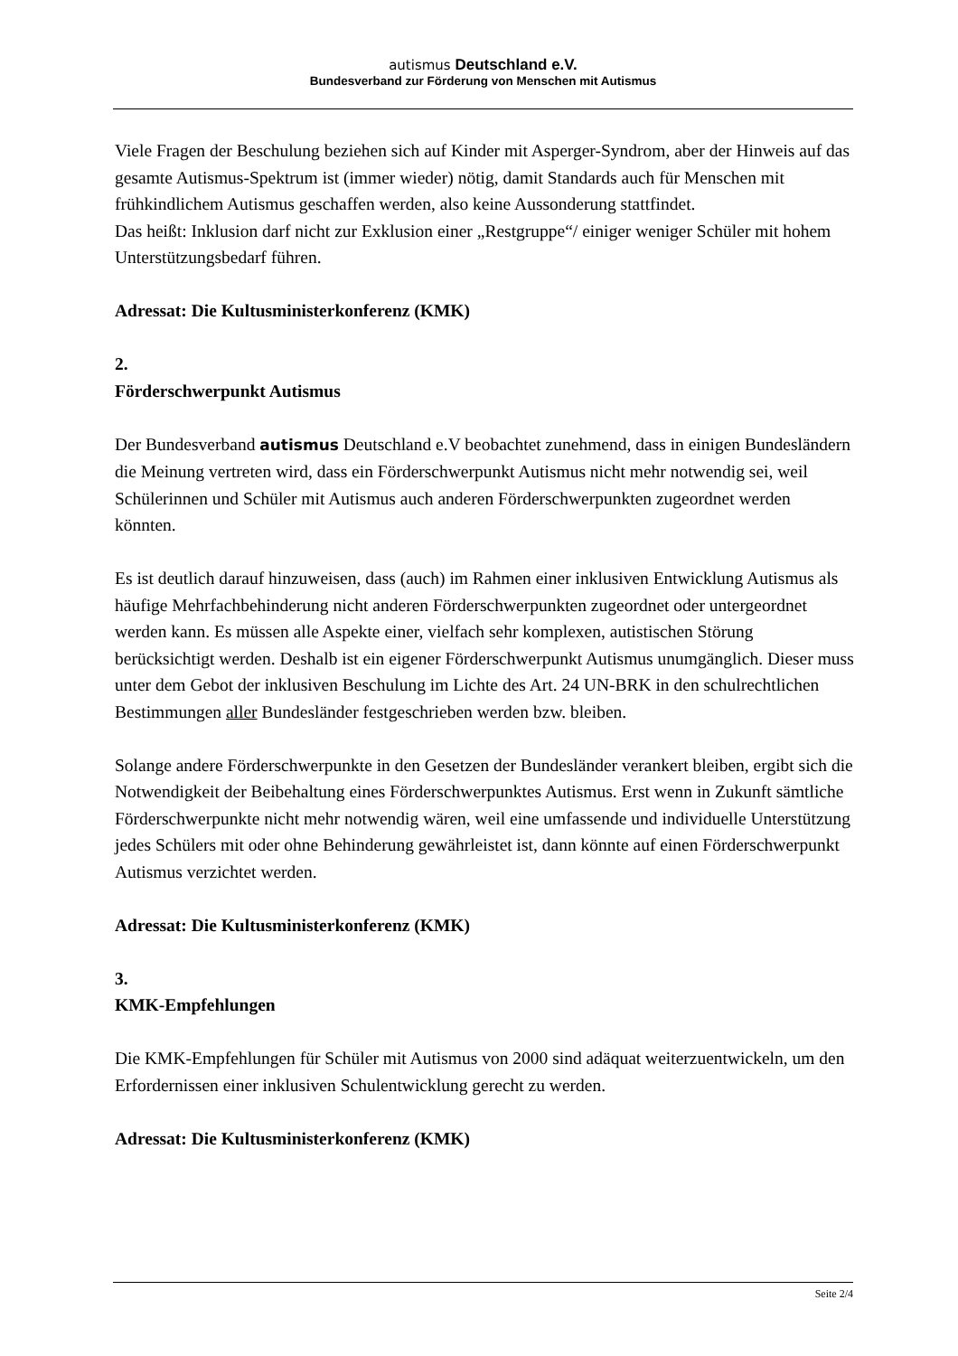autismus Deutschland e.V.
Bundesverband zur Förderung von Menschen mit Autismus
Viele Fragen der Beschulung beziehen sich auf Kinder mit Asperger-Syndrom, aber der Hinweis auf das gesamte Autismus-Spektrum ist (immer wieder) nötig, damit Standards auch für Menschen mit frühkindlichem Autismus geschaffen werden, also keine Aussonderung stattfindet.
Das heißt: Inklusion darf nicht zur Exklusion einer „Restgruppe“/ einiger weniger Schüler mit hohem Unterstützungsbedarf führen.
Adressat: Die Kultusministerkonferenz (KMK)
2.
Förderschwerpunkt Autismus
Der Bundesverband autismus Deutschland e.V beobachtet zunehmend, dass in einigen Bundesländern die Meinung vertreten wird, dass ein Förderschwerpunkt Autismus nicht mehr notwendig sei, weil Schülerinnen und Schüler mit Autismus auch anderen Förderschwerpunkten zugeordnet werden könnten.
Es ist deutlich darauf hinzuweisen, dass (auch) im Rahmen einer inklusiven Entwicklung Autismus als häufige Mehrfachbehinderung nicht anderen Förderschwerpunkten zugeordnet oder untergeordnet werden kann. Es müssen alle Aspekte einer, vielfach sehr komplexen, autistischen Störung berücksichtigt werden. Deshalb ist ein eigener Förderschwerpunkt Autismus unumgänglich. Dieser muss unter dem Gebot der inklusiven Beschulung im Lichte des Art. 24 UN-BRK in den schulrechtlichen Bestimmungen aller Bundesländer festgeschrieben werden bzw. bleiben.
Solange andere Förderschwerpunkte in den Gesetzen der Bundesländer verankert bleiben, ergibt sich die Notwendigkeit der Beibehaltung eines Förderschwerpunktes Autismus. Erst wenn in Zukunft sämtliche Förderschwerpunkte nicht mehr notwendig wären, weil eine umfassende und individuelle Unterstützung jedes Schülers mit oder ohne Behinderung gewährleistet ist, dann könnte auf einen Förderschwerpunkt Autismus verzichtet werden.
Adressat: Die Kultusministerkonferenz (KMK)
3.
KMK-Empfehlungen
Die KMK-Empfehlungen für Schüler mit Autismus von 2000 sind adäquat weiterzuentwickeln, um den Erfordernissen einer inklusiven Schulentwicklung gerecht zu werden.
Adressat: Die Kultusministerkonferenz (KMK)
Seite 2/4